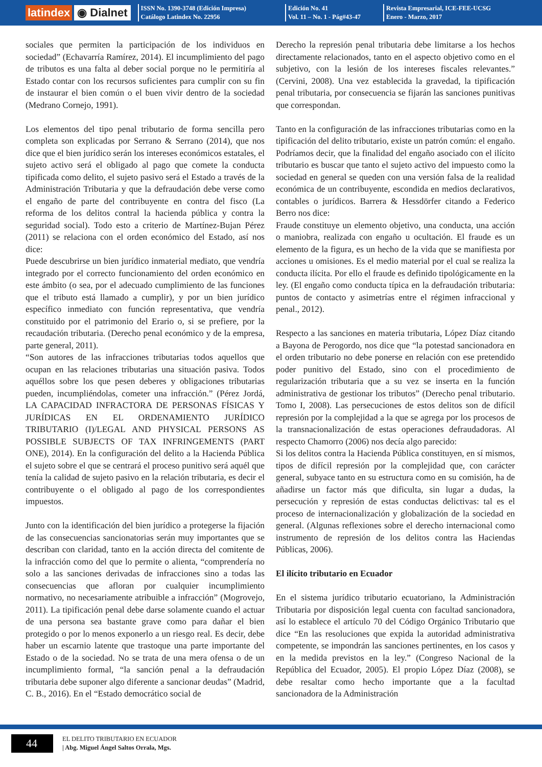latindex ◉ Dialnet
ISSN No. 1390-3748 (Edición Impresa)
Catálogo Latindex No. 22956
Edición No. 41
Vol. 11 – No. 1 - Pág#43-47
Revista Empresarial, ICE-FEE-UCSG
Enero - Marzo, 2017
sociales que permiten la participación de los individuos en sociedad” (Echavarría Ramírez, 2014). El incumplimiento del pago de tributos es una falta al deber social porque no le permitiría al Estado contar con los recursos suficientes para cumplir con su fin de instaurar el bien común o el buen vivir dentro de la sociedad (Medrano Cornejo, 1991).
Los elementos del tipo penal tributario de forma sencilla pero completa son explicadas por Serrano & Serrano (2014), que nos dice que el bien jurídico serán los intereses económicos estatales, el sujeto activo será el obligado al pago que comete la conducta tipificada como delito, el sujeto pasivo será el Estado a través de la Administración Tributaria y que la defraudación debe verse como el engaño de parte del contribuyente en contra del fisco (La reforma de los delitos contral la hacienda pública y contra la seguridad social). Todo esto a criterio de Martínez-Bujan Pérez (2011) se relaciona con el orden económico del Estado, así nos dice:
Puede descubrirse un bien jurídico inmaterial mediato, que vendría integrado por el correcto funcionamiento del orden económico en este ámbito (o sea, por el adecuado cumplimiento de las funciones que el tributo está llamado a cumplir), y por un bien jurídico específico inmediato con función representativa, que vendría constituido por el patrimonio del Erario o, si se prefiere, por la recaudación tributaria. (Derecho penal económico y de la empresa, parte general, 2011).
“Son autores de las infracciones tributarias todos aquellos que ocupan en las relaciones tributarias una situación pasiva. Todos aquéllos sobre los que pesen deberes y obligaciones tributarias pueden, incumpliéndolas, cometer una infracción.” (Pérez Jordá, LA CAPACIDAD INFRACTORA DE PERSONAS FÍSICAS Y JURÍDICAS EN EL ORDENAMIENTO JURÍDICO TRIBUTARIO (I)/LEGAL AND PHYSICAL PERSONS AS POSSIBLE SUBJECTS OF TAX INFRINGEMENTS (PART ONE), 2014). En la configuración del delito a la Hacienda Pública el sujeto sobre el que se centrará el proceso punitivo será aquél que tenía la calidad de sujeto pasivo en la relación tributaria, es decir el contribuyente o el obligado al pago de los correspondientes impuestos.
Junto con la identificación del bien jurídico a protegerse la fijación de las consecuencias sancionatorias serán muy importantes que se describan con claridad, tanto en la acción directa del comitente de la infracción como del que lo permite o alienta, “comprendería no solo a las sanciones derivadas de infracciones sino a todas las consecuencias que afloran por cualquier incumplimiento normativo, no necesariamente atribuible a infracción” (Mogrovejo, 2011). La tipificación penal debe darse solamente cuando el actuar de una persona sea bastante grave como para dañar el bien protegido o por lo menos exponerlo a un riesgo real. Es decir, debe haber un escarnio latente que trastoque una parte importante del Estado o de la sociedad. No se trata de una mera ofensa o de un incumplimiento formal, “la sanción penal a la defraudación tributaria debe suponer algo diferente a sancionar deudas” (Madrid, C. B., 2016). En el “Estado democrático social de
Derecho la represión penal tributaria debe limitarse a los hechos directamente relacionados, tanto en el aspecto objetivo como en el subjetivo, con la lesión de los intereses fiscales relevantes.” (Cervini, 2008). Una vez establecida la gravedad, la tipificación penal tributaria, por consecuencia se fijarán las sanciones punitivas que correspondan.
Tanto en la configuración de las infracciones tributarias como en la tipificación del delito tributario, existe un patrón común: el engaño. Podríamos decir, que la finalidad del engaño asociado con el ilícito tributario es buscar que tanto el sujeto activo del impuesto como la sociedad en general se queden con una versión falsa de la realidad económica de un contribuyente, escondida en medios declarativos, contables o jurídicos. Barrera & Hessdörfer citando a Federico Berro nos dice:
Fraude constituye un elemento objetivo, una conducta, una acción o maniobra, realizada con engaño u ocultación. El fraude es un elemento de la figura, es un hecho de la vida que se manifiesta por acciones u omisiones. Es el medio material por el cual se realiza la conducta ilícita. Por ello el fraude es definido tipológicamente en la ley. (El engaño como conducta típica en la defraudación tributaria: puntos de contacto y asimetrías entre el régimen infraccional y penal., 2012).
Respecto a las sanciones en materia tributaria, López Díaz citando a Bayona de Perogordo, nos dice que “la potestad sancionadora en el orden tributario no debe ponerse en relación con ese pretendido poder punitivo del Estado, sino con el procedimiento de regularización tributaria que a su vez se inserta en la función administrativa de gestionar los tributos” (Derecho penal tributario. Tomo I, 2008). Las persecuciones de estos delitos son de difícil represión por la complejidad a la que se agrega por los procesos de la transnacionalización de estas operaciones defraudadoras. Al respecto Chamorro (2006) nos decía algo parecido:
Si los delitos contra la Hacienda Pública constituyen, en sí mismos, tipos de difícil represión por la complejidad que, con carácter general, subyace tanto en su estructura como en su comisión, ha de añadirse un factor más que dificulta, sin lugar a dudas, la persecución y represión de estas conductas delictivas: tal es el proceso de internacionalización y globalización de la sociedad en general. (Algunas reflexiones sobre el derecho internacional como instrumento de represión de los delitos contra las Haciendas Públicas, 2006).
El ilícito tributario en Ecuador
En el sistema jurídico tributario ecuatoriano, la Administración Tributaria por disposición legal cuenta con facultad sancionadora, así lo establece el artículo 70 del Código Orgánico Tributario que dice “En las resoluciones que expida la autoridad administrativa competente, se impondrán las sanciones pertinentes, en los casos y en la medida previstos en la ley.” (Congreso Nacional de la República del Ecuador, 2005). El propio López Díaz (2008), se debe resaltar como hecho importante que a la facultad sancionadora de la Administración
44
EL DELITO TRIBUTARIO EN ECUADOR
| Abg. Miguel Ángel Saltos Orrala, Mgs.